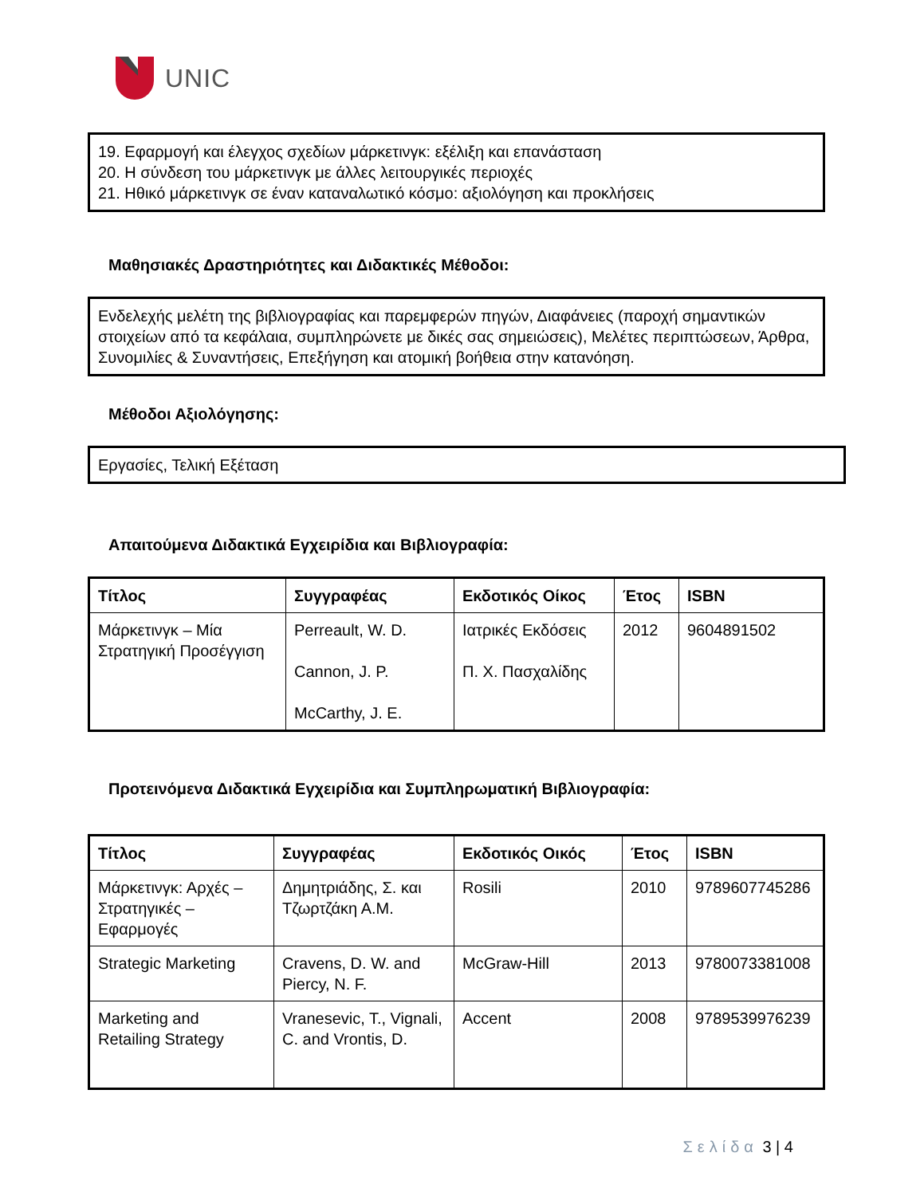UNIC
19. Εφαρμογή και έλεγχος σχεδίων μάρκετινγκ: εξέλιξη και επανάσταση
20. Η σύνδεση του μάρκετινγκ με άλλες λειτουργικές περιοχές
21. Ηθικό μάρκετινγκ σε έναν καταναλωτικό κόσμο: αξιολόγηση και προκλήσεις
Μαθησιακές Δραστηριότητες και Διδακτικές Μέθοδοι:
Ενδελεχής μελέτη της βιβλιογραφίας και παρεμφερών πηγών, Διαφάνειες (παροχή σημαντικών στοιχείων από τα κεφάλαια, συμπληρώνετε με δικές σας σημειώσεις), Μελέτες περιπτώσεων, Άρθρα, Συνομιλίες & Συναντήσεις, Επεξήγηση και ατομική βοήθεια στην κατανόηση.
Μέθοδοι Αξιολόγησης:
Εργασίες, Τελική Εξέταση
Απαιτούμενα Διδακτικά Εγχειρίδια και Βιβλιογραφία:
| Τίτλος | Συγγραφέας | Εκδοτικός Οίκος | Έτος | ISBN |
| --- | --- | --- | --- | --- |
| Μάρκετινγκ – Μία Στρατηγική Προσέγγιση | Perreault, W. D. Cannon, J. P. McCarthy, J. E. | Ιατρικές Εκδόσεις Π. Χ. Πασχαλίδης | 2012 | 9604891502 |
Προτεινόμενα Διδακτικά Εγχειρίδια και Συμπληρωματική Βιβλιογραφία:
| Τίτλος | Συγγραφέας | Εκδοτικός Οικός | Έτος | ISBN |
| --- | --- | --- | --- | --- |
| Μάρκετινγκ: Αρχές – Στρατηγικές – Εφαρμογές | Δημητριάδης, Σ. και Τζωρτζάκη Α.Μ. | Rosili | 2010 | 9789607745286 |
| Strategic Marketing | Cravens, D. W. and Piercy, N. F. | McGraw-Hill | 2013 | 9780073381008 |
| Marketing and Retailing Strategy | Vranesevic, T., Vignali, C. and Vrontis, D. | Accent | 2008 | 9789539976239 |
Σελίδα 3 | 4